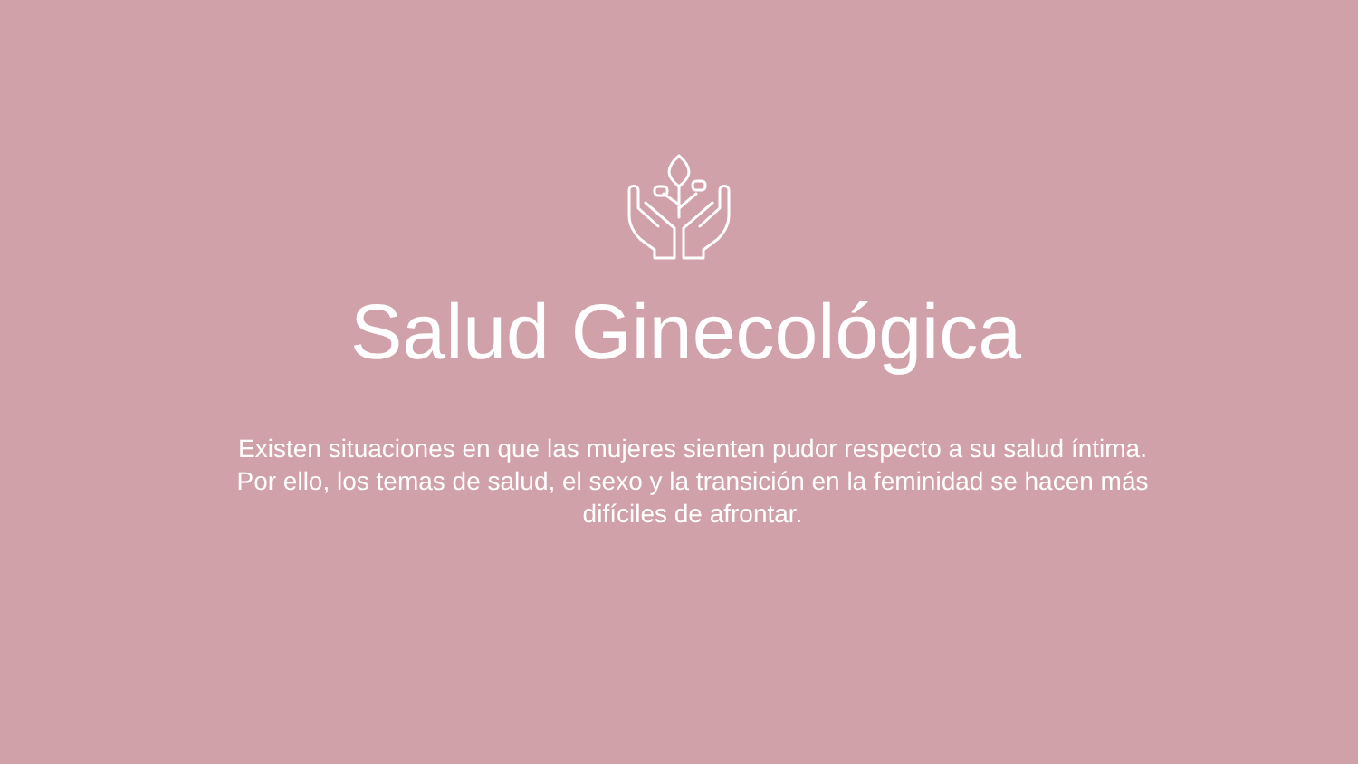Salud Ginecológica
Existen situaciones en que las mujeres sienten pudor respecto a su salud íntima. Por ello, los temas de salud, el sexo y la transición en la feminidad se hacen más difíciles de afrontar.